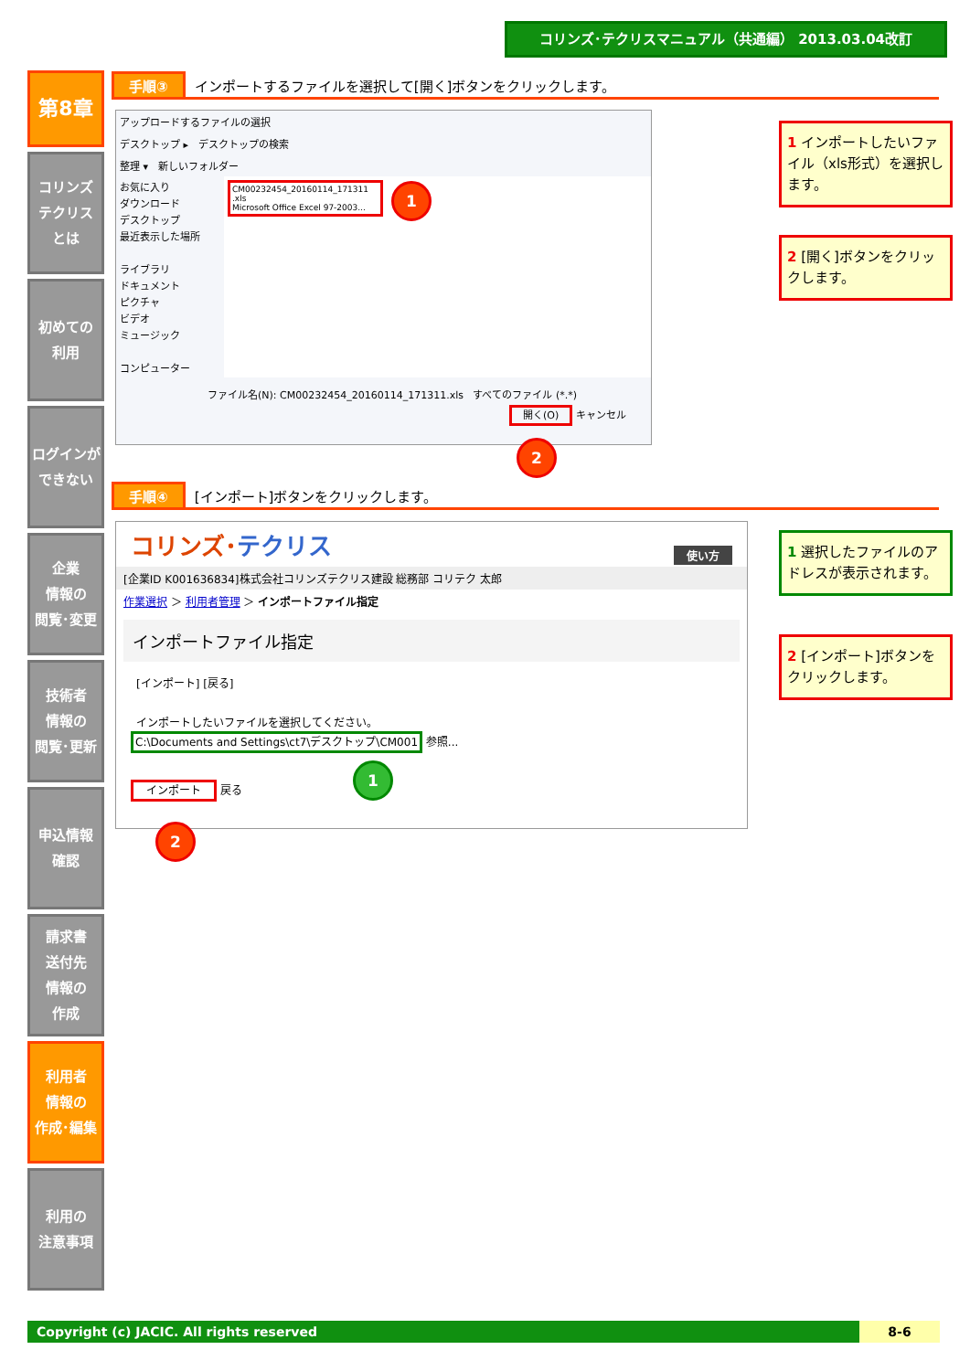コリンズ･テクリスマニュアル（共通編） 2013.03.04改訂
第8章
コリンズ
テクリス
とは
初めての
利用
ログインが
できない
企業
情報の
閲覧･変更
技術者
情報の
閲覧･更新
申込情報
確認
請求書
送付先
情報の
作成
利用者
情報の
作成･編集
利用の
注意事項
手順③ インポートするファイルを選択して[開く]ボタンをクリックします。
アップロードするファイルの選択
デスクトップ ▸ デスクトップの検索
整理 ▾ 新しいフォルダー
お気に入り
ダウンロード
デスクトップ
最近表示した場所
ライブラリ
ドキュメント
ピクチャ
ビデオ
ミュージック
コンピューター
CM00232454_20160114_171311 .xls
Microsoft Office Excel 97-2003...
ファイル名(N): CM00232454_20160114_171311.xls すべてのファイル (*.*)
開く(O) キャンセル
1
2
1 インポートしたいファイル（xls形式）を選択します。
2 [開く]ボタンをクリックします。
手順④ [インポート]ボタンをクリックします。
コリンズ･テクリス 使い方
[企業ID K001636834]株式会社コリンズテクリス建設 総務部 コリテク 太郎
作業選択 ＞ 利用者管理 ＞ インポートファイル指定
インポートファイル指定
[インポート] [戻る]
インポートしたいファイルを選択してください。
C:\Documents and Settings\ct7\デスクトップ\CM001 参照...
インポート 戻る
1
2
1 選択したファイルのアドレスが表示されます。
2 [インポート]ボタンをクリックします。
Copyright (c) JACIC. All rights reserved 8-6